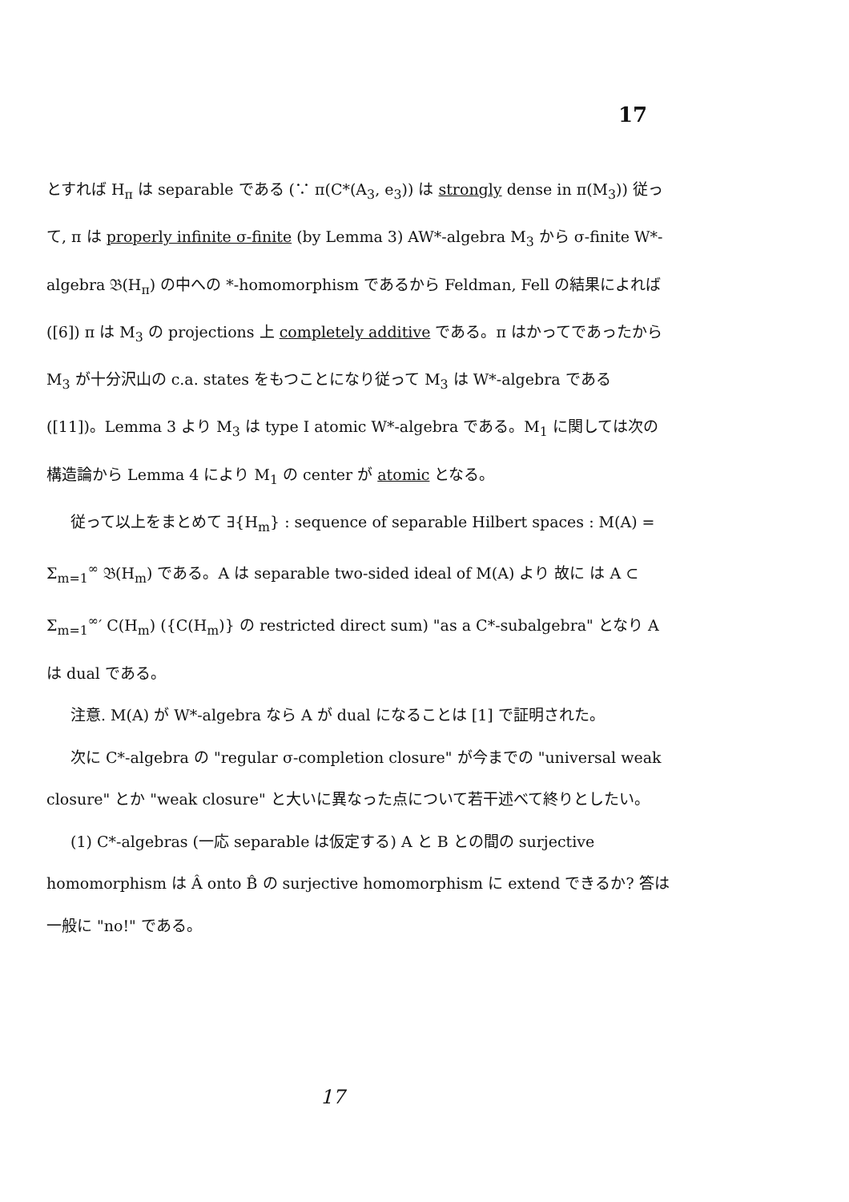17
とすれば H<sub>π</sub> は separable である (∵ π(C*(A<sub>3</sub>, e<sub>3</sub>)) は strongly dense in π(M<sub>3</sub>)) 従って, π は properly infinite σ-finite (by Lemma 3) AW*-algebra M<sub>3</sub> から σ-finite W*-algebra 𝔅(H<sub>π</sub>) の中への *-homomorphism であるから Feldman, Fell の結果によれば ([6]) π は M<sub>3</sub> の projections 上 completely additive である。π はかってであったから M<sub>3</sub> が十分沢山の c.a. states をもつことになり従って M<sub>3</sub> は W*-algebra である ([11])。Lemma 3 より M<sub>3</sub> は type I atomic W*-algebra である。M<sub>1</sub> に関しては次の構造論から Lemma 4 により M<sub>1</sub> の center が atomic となる。
従って以上をまとめて ∃{H<sub>m</sub>} : sequence of separable Hilbert spaces : M(A) = Σ<sub>m=1</sub><sup>∞</sup> 𝔅(H<sub>m</sub>) である。A は separable two-sided ideal of M(A) より 故に は A ⊂ Σ<sub>m=1</sub><sup>∞</sup>′ C(H<sub>m</sub>) ({C(H<sub>m</sub>)} の restricted direct sum) "as a C*-subalgebra" となり A は dual である。
注意. M(A) が W*-algebra なら A が dual になることは [1] で証明された。
次に C*-algebra の "regular σ-completion closure" が今までの "universal weak closure" とか "weak closure" と大いに異なった点について若干述べて終りとしたい。
(1) C*-algebras (一応 separable は仮定する) A と B との間の surjective homomorphism は Â onto B̂ の surjective homomorphism に extend できるか? 答は一般に "no!" である。
17